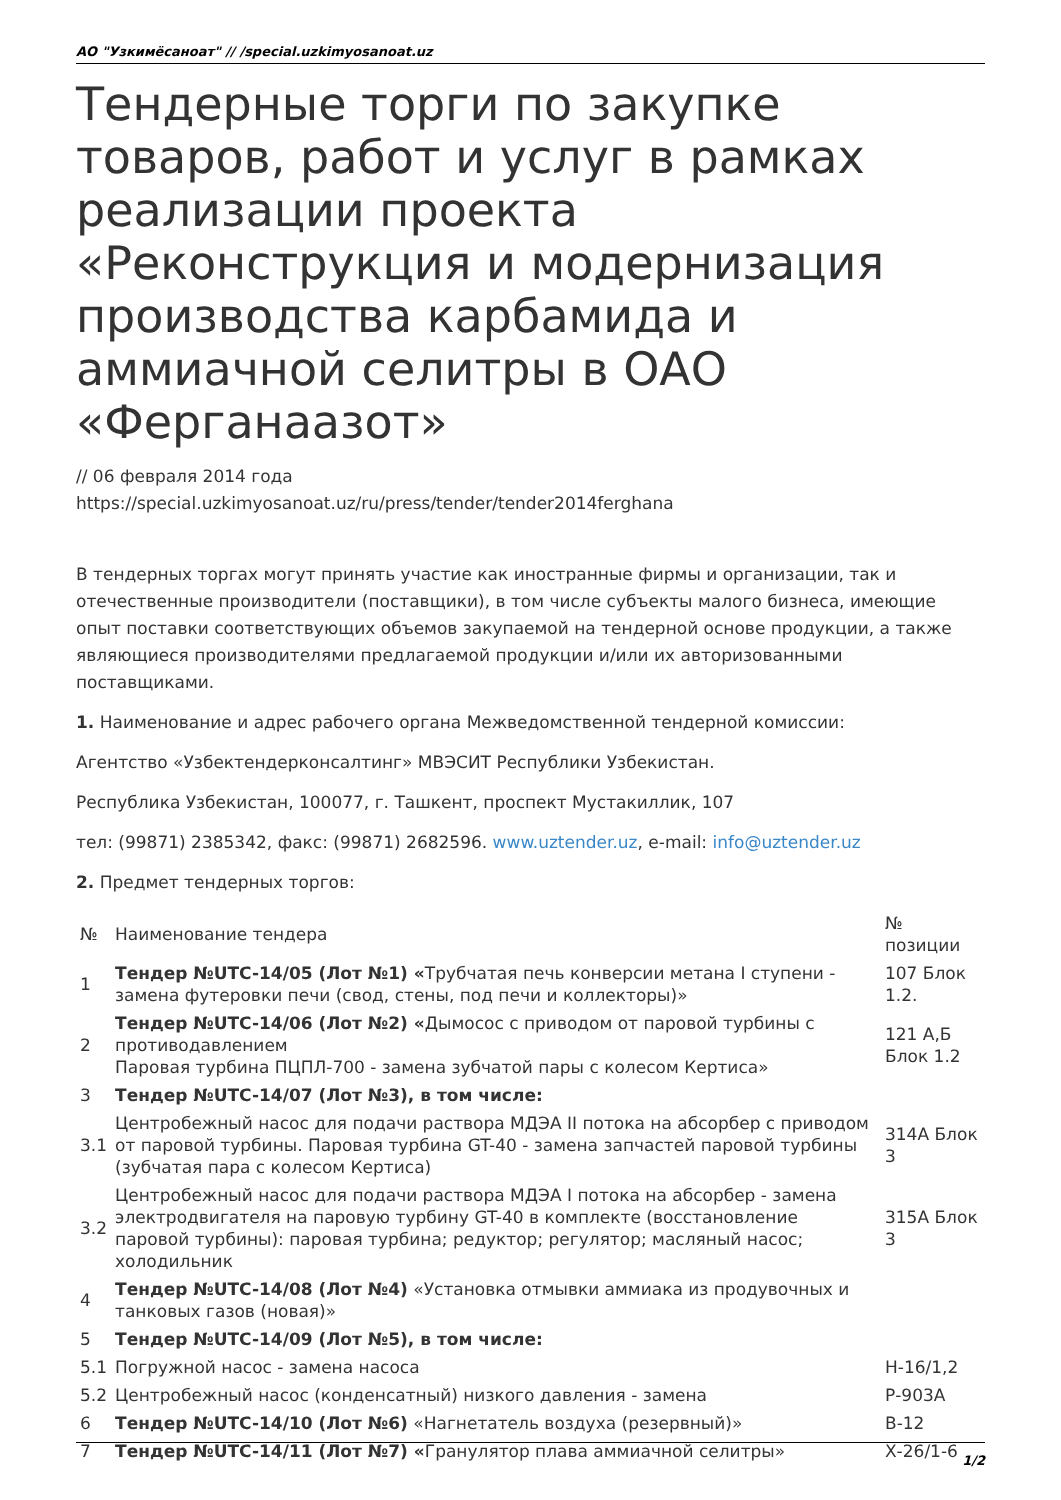АО "Узкимёсаноат" // /special.uzkimyosanoat.uz
Тендерные торги по закупке товаров, работ и услуг в рамках реализации проекта «Реконструкция и модернизация производства карбамида и аммиачной селитры в ОАО «Ферганаазот»
// 06 февраля 2014 года
https://special.uzkimyosanoat.uz/ru/press/tender/tender2014ferghana
В тендерных торгах могут принять участие как иностранные фирмы и организации, так и отечественные производители (поставщики), в том числе субъекты малого бизнеса, имеющие опыт поставки соответствующих объемов закупаемой на тендерной основе продукции, а также являющиеся производителями предлагаемой продукции и/или их авторизованными поставщиками.
1. Наименование и адрес рабочего органа Межведомственной тендерной комиссии:
Агентство «Узбектендерконсалтинг» МВЭСИТ Республики Узбекистан.
Республика Узбекистан, 100077, г. Ташкент, проспект Мустакиллик, 107
тел: (99871) 2385342, факс: (99871) 2682596. www.uztender.uz, e-mail: info@uztender.uz
2. Предмет тендерных торгов:
| № | Наименование тендера | № позиции |
| --- | --- | --- |
| 1 | Тендер №UTC-14/05 (Лот №1) « Трубчатая печь конверсии метана I ступени - замена футеровки печи (свод, стены, под печи и коллекторы)» | 107 Блок 1.2. |
| 2 | Тендер №UTC-14/06 (Лот №2) « Дымосос с приводом от паровой турбины с противодавлением Паровая турбина ПЦПЛ-700 - замена зубчатой пары с колесом Кертиса» | 121 А,Б Блок 1.2 |
| 3 | Тендер №UTC-14/07 (Лот №3), в том числе: | |
| 3.1 | Центробежный насос для подачи раствора МДЭА II потока на абсорбер с приводом от паровой турбины. Паровая турбина GT-40 - замена запчастей паровой турбины (зубчатая пара с колесом Кертиса) | 314А Блок 3 |
| 3.2 | Центробежный насос для подачи раствора МДЭА I потока на абсорбер - замена электродвигателя на паровую турбину GT-40 в комплекте (восстановление паровой турбины): паровая турбина; редуктор; регулятор; масляный насос; холодильник | 315А Блок 3 |
| 4 | Тендер №UTC-14/08 (Лот №4) «Установка отмывки аммиака из продувочных и танковых газов (новая)» | |
| 5 | Тендер №UTC-14/09 (Лот №5), в том числе: | |
| 5.1 | Погружной насос - замена насоса | Н-16/1,2 |
| 5.2 | Центробежный насос (конденсатный) низкого давления - замена | Р-903А |
| 6 | Тендер №UTC-14/10 (Лот №6) «Нагнетатель воздуха (резервный)» | В-12 |
| 7 | Тендер №UTC-14/11 (Лот №7) « Гранулятор плава аммиачной селитры» | Х-26/1-6 |
1/2